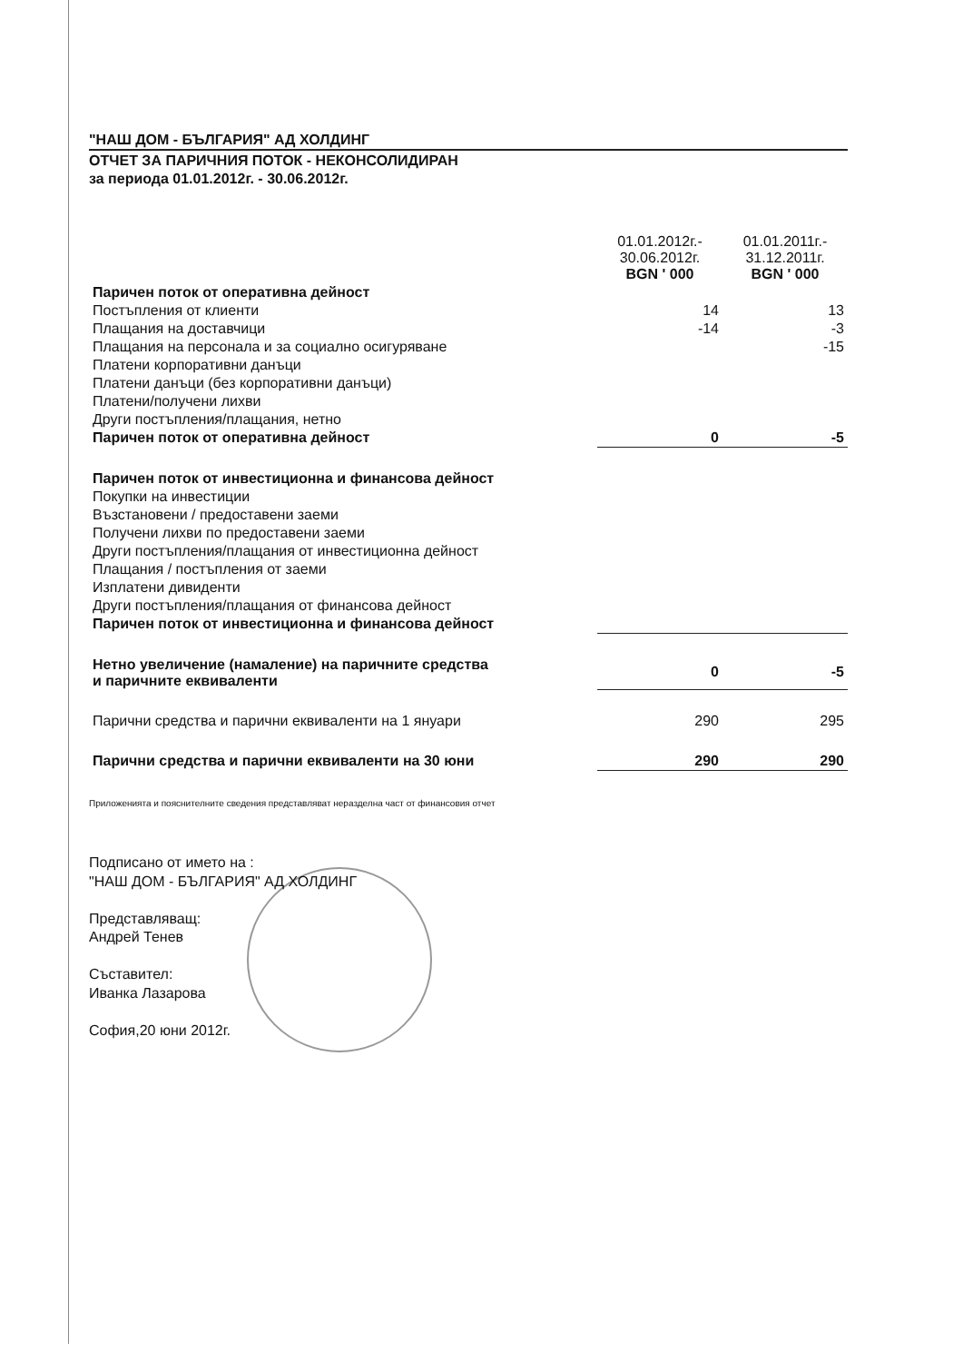"НАШ ДОМ - БЪЛГАРИЯ" АД ХОЛДИНГ
ОТЧЕТ ЗА ПАРИЧНИЯ ПОТОК - НЕКОНСОЛИДИРАН
за периода 01.01.2012г. - 30.06.2012г.
| | 01.01.2012г.- 30.06.2012г. BGN ' 000 | 01.01.2011г.- 31.12.2011г. BGN ' 000 |
| --- | --- | --- |
| Паричен поток от оперативна дейност | | |
| Постъпления от клиенти | 14 | 13 |
| Плащания на доставчици | -14 | -3 |
| Плащания на персонала и за социално осигуряване | | -15 |
| Платени корпоративни данъци | | |
| Платени данъци (без корпоративни данъци) | | |
| Платени/получени лихви | | |
| Други постъпления/плащания, нетно | | |
| Паричен поток от оперативна дейност | 0 | -5 |
| Паричен поток от инвестиционна и финансова дейност | | |
| Покупки на инвестиции | | |
| Възстановени / предоставени заеми | | |
| Получени лихви по предоставени заеми | | |
| Други постъпления/плащания от инвестиционна дейност | | |
| Плащания / постъпления от заеми | | |
| Изплатени дивиденти | | |
| Други постъпления/плащания от финансова дейност | | |
| Паричен поток от инвестиционна и финансова дейност | | |
| Нетно увеличение (намаление) на паричните средства и паричните еквиваленти | 0 | -5 |
| Парични средства и парични еквиваленти на 1 януари | 290 | 295 |
| Парични средства и парични еквиваленти на 30 юни | 290 | 290 |
Приложенията и пояснителните сведения представляват неразделна част от финансовия отчет
Подписано от името на :
"НАШ ДОМ - БЪЛГАРИЯ" АД ХОЛДИНГ
Представляващ:
Андрей Тенев
Съставител:
Иванка Лазарова
София,20 юни 2012г.